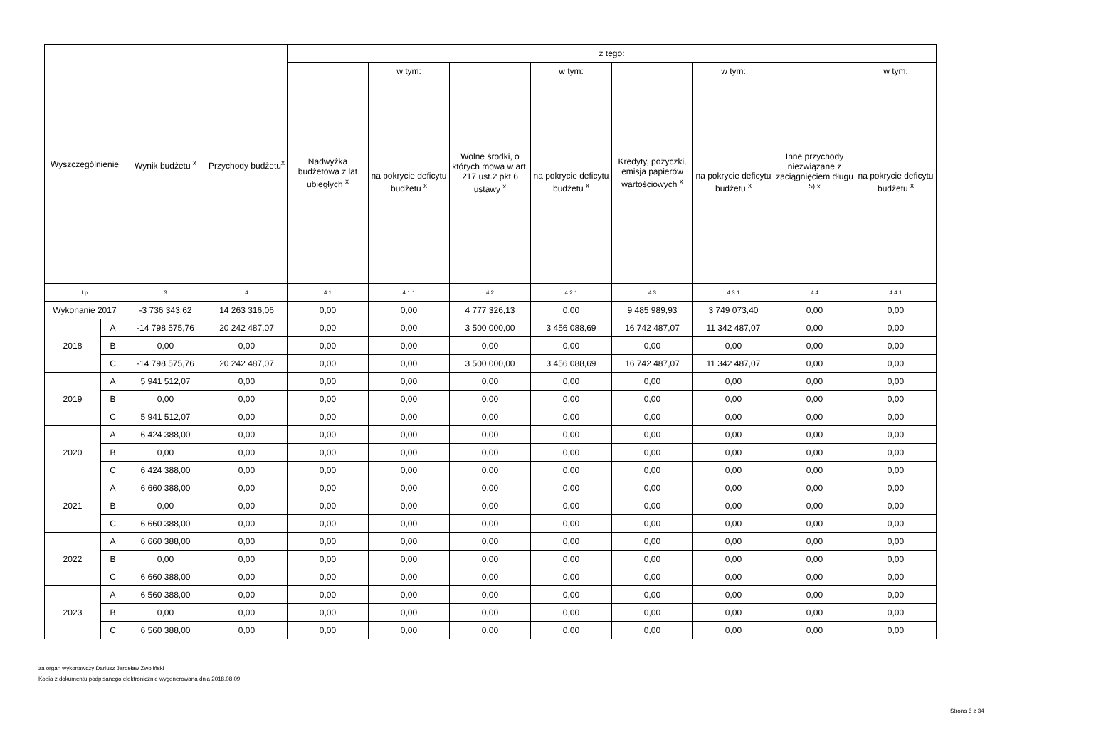| Wyszczególnienie | | Wynik budżetu <sup>x</sup> | Przychody budżetu<sup>x</sup> | z tego: | | | | | | | |
| --- | --- | --- | --- | --- | --- | --- | --- | --- | --- | --- | --- |
| | | | | Nadwyżka budżetowa z lat ubiegłych <sup>x</sup> | w tym: | Wolne środki, o których mowa w art. 217 ust.2 pkt 6 ustawy <sup>x</sup> | w tym: | Kredyty, pożyczki, emisja papierów wartościowych <sup>x</sup> | w tym: | Inne przychody niezwiązane z zaciągnięciem długu <sup>5) x</sup> | w tym: |
| | | | | | na pokrycie deficytu budżetu <sup>x</sup> | | na pokrycie deficytu budżetu <sup>x</sup> | | na pokrycie deficytu budżetu <sup>x</sup> | | na pokrycie deficytu budżetu <sup>x</sup> |
| Lp | | 3 | 4 | 4.1 | 4.1.1 | 4.2 | 4.2.1 | 4.3 | 4.3.1 | 4.4 | 4.4.1 |
| Wykonanie 2017 | | -3 736 343,62 | 14 263 316,06 | 0,00 | 0,00 | 4 777 326,13 | 0,00 | 9 485 989,93 | 3 749 073,40 | 0,00 | 0,00 |
| 2018 | A | -14 798 575,76 | 20 242 487,07 | 0,00 | 0,00 | 3 500 000,00 | 3 456 088,69 | 16 742 487,07 | 11 342 487,07 | 0,00 | 0,00 |
| | B | 0,00 | 0,00 | 0,00 | 0,00 | 0,00 | 0,00 | 0,00 | 0,00 | 0,00 | 0,00 |
| | C | -14 798 575,76 | 20 242 487,07 | 0,00 | 0,00 | 3 500 000,00 | 3 456 088,69 | 16 742 487,07 | 11 342 487,07 | 0,00 | 0,00 |
| 2019 | A | 5 941 512,07 | 0,00 | 0,00 | 0,00 | 0,00 | 0,00 | 0,00 | 0,00 | 0,00 | 0,00 |
| | B | 0,00 | 0,00 | 0,00 | 0,00 | 0,00 | 0,00 | 0,00 | 0,00 | 0,00 | 0,00 |
| | C | 5 941 512,07 | 0,00 | 0,00 | 0,00 | 0,00 | 0,00 | 0,00 | 0,00 | 0,00 | 0,00 |
| 2020 | A | 6 424 388,00 | 0,00 | 0,00 | 0,00 | 0,00 | 0,00 | 0,00 | 0,00 | 0,00 | 0,00 |
| | B | 0,00 | 0,00 | 0,00 | 0,00 | 0,00 | 0,00 | 0,00 | 0,00 | 0,00 | 0,00 |
| | C | 6 424 388,00 | 0,00 | 0,00 | 0,00 | 0,00 | 0,00 | 0,00 | 0,00 | 0,00 | 0,00 |
| 2021 | A | 6 660 388,00 | 0,00 | 0,00 | 0,00 | 0,00 | 0,00 | 0,00 | 0,00 | 0,00 | 0,00 |
| | B | 0,00 | 0,00 | 0,00 | 0,00 | 0,00 | 0,00 | 0,00 | 0,00 | 0,00 | 0,00 |
| | C | 6 660 388,00 | 0,00 | 0,00 | 0,00 | 0,00 | 0,00 | 0,00 | 0,00 | 0,00 | 0,00 |
| 2022 | A | 6 660 388,00 | 0,00 | 0,00 | 0,00 | 0,00 | 0,00 | 0,00 | 0,00 | 0,00 | 0,00 |
| | B | 0,00 | 0,00 | 0,00 | 0,00 | 0,00 | 0,00 | 0,00 | 0,00 | 0,00 | 0,00 |
| | C | 6 660 388,00 | 0,00 | 0,00 | 0,00 | 0,00 | 0,00 | 0,00 | 0,00 | 0,00 | 0,00 |
| 2023 | A | 6 560 388,00 | 0,00 | 0,00 | 0,00 | 0,00 | 0,00 | 0,00 | 0,00 | 0,00 | 0,00 |
| | B | 0,00 | 0,00 | 0,00 | 0,00 | 0,00 | 0,00 | 0,00 | 0,00 | 0,00 | 0,00 |
| | C | 6 560 388,00 | 0,00 | 0,00 | 0,00 | 0,00 | 0,00 | 0,00 | 0,00 | 0,00 | 0,00 |
za organ wykonawczy Dariusz Jarosław Zwoliński
Kopia z dokumentu podpisanego elektronicznie wygenerowana dnia 2018.08.09
Strona 6 z 34